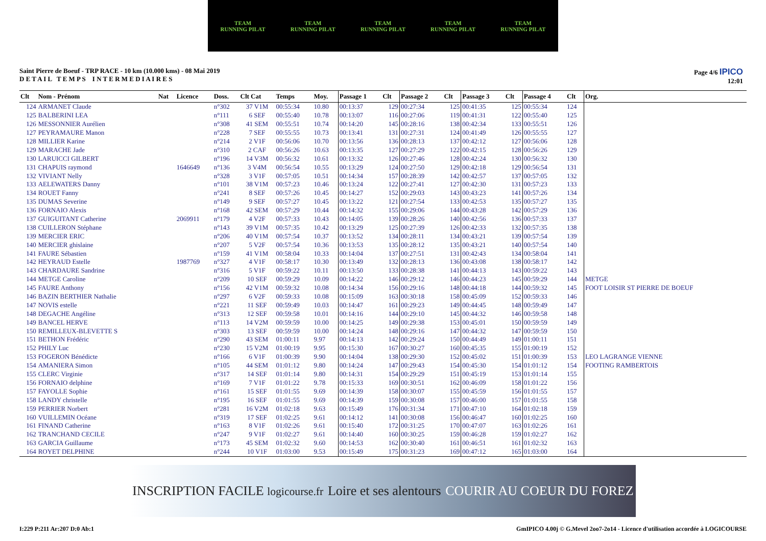TEAM
RUNNING PILAT
TEAM
RUNNING PILAT
TEAM
RUNNING PILAT
TEAM
RUNNING PILAT
TEAM
RUNNING PILAT
Saint Pierre de Boeuf - TRP RACE - 10 km (10.000 kms) - 08 Mai 2019
D E T A I L T E M P S I N T E R M E D I A I R E S
Page 4/6 IPICO
12:01
| Clt | Nom - Prénom | Nat | Licence | Doss. | Clt Cat | Temps | Moy. | Passage 1 | Clt | Passage 2 | Clt | Passage 3 | Clt | Passage 4 | Clt | Org. |
| --- | --- | --- | --- | --- | --- | --- | --- | --- | --- | --- | --- | --- | --- | --- | --- | --- |
| 124 | ARMANET Claude | | | n°302 | 37 V1M | 00:55:34 | 10.80 | 00:13:37 | 129 | 00:27:34 | 125 | 00:41:35 | 125 | 00:55:34 | 124 | |
| 125 | BALBERINI LEA | | | n°111 | 6 SEF | 00:55:40 | 10.78 | 00:13:07 | 116 | 00:27:06 | 119 | 00:41:31 | 122 | 00:55:40 | 125 | |
| 126 | MESSONNIER Aurélien | | | n°308 | 41 SEM | 00:55:51 | 10.74 | 00:14:20 | 145 | 00:28:16 | 138 | 00:42:34 | 133 | 00:55:51 | 126 | |
| 127 | PEYRAMAURE Manon | | | n°228 | 7 SEF | 00:55:55 | 10.73 | 00:13:41 | 131 | 00:27:31 | 124 | 00:41:49 | 126 | 00:55:55 | 127 | |
| 128 | MILLIER Karine | | | n°214 | 2 V1F | 00:56:06 | 10.70 | 00:13:56 | 136 | 00:28:13 | 137 | 00:42:12 | 127 | 00:56:06 | 128 | |
| 129 | MARACHE Jade | | | n°310 | 2 CAF | 00:56:26 | 10.63 | 00:13:35 | 127 | 00:27:29 | 122 | 00:42:15 | 128 | 00:56:26 | 129 | |
| 130 | LARUICCI GILBERT | | | n°196 | 14 V3M | 00:56:32 | 10.61 | 00:13:32 | 126 | 00:27:46 | 128 | 00:42:24 | 130 | 00:56:32 | 130 | |
| 131 | CHAPUIS raymond | | 1646649 | n°136 | 3 V4M | 00:56:54 | 10.55 | 00:13:29 | 124 | 00:27:50 | 129 | 00:42:18 | 129 | 00:56:54 | 131 | |
| 132 | VIVIANT Nelly | | | n°328 | 3 V1F | 00:57:05 | 10.51 | 00:14:34 | 157 | 00:28:39 | 142 | 00:42:57 | 137 | 00:57:05 | 132 | |
| 133 | AELEWATERS Danny | | | n°101 | 38 V1M | 00:57:23 | 10.46 | 00:13:24 | 122 | 00:27:41 | 127 | 00:42:30 | 131 | 00:57:23 | 133 | |
| 134 | ROUET Fanny | | | n°241 | 8 SEF | 00:57:26 | 10.45 | 00:14:27 | 152 | 00:29:03 | 143 | 00:43:23 | 141 | 00:57:26 | 134 | |
| 135 | DUMAS Severine | | | n°149 | 9 SEF | 00:57:27 | 10.45 | 00:13:22 | 121 | 00:27:54 | 133 | 00:42:53 | 135 | 00:57:27 | 135 | |
| 136 | FORNAIO Alexis | | | n°168 | 42 SEM | 00:57:29 | 10.44 | 00:14:32 | 155 | 00:29:06 | 144 | 00:43:28 | 142 | 00:57:29 | 136 | |
| 137 | GUIGUITANT Catherine | | 2069911 | n°179 | 4 V2F | 00:57:33 | 10.43 | 00:14:05 | 139 | 00:28:26 | 140 | 00:42:56 | 136 | 00:57:33 | 137 | |
| 138 | CUILLERON Stéphane | | | n°143 | 39 V1M | 00:57:35 | 10.42 | 00:13:29 | 125 | 00:27:39 | 126 | 00:42:33 | 132 | 00:57:35 | 138 | |
| 139 | MERCIER ERIC | | | n°206 | 40 V1M | 00:57:54 | 10.37 | 00:13:52 | 134 | 00:28:11 | 134 | 00:43:21 | 139 | 00:57:54 | 139 | |
| 140 | MERCIER ghislaine | | | n°207 | 5 V2F | 00:57:54 | 10.36 | 00:13:53 | 135 | 00:28:12 | 135 | 00:43:21 | 140 | 00:57:54 | 140 | |
| 141 | FAURE Sébastien | | | n°159 | 41 V1M | 00:58:04 | 10.33 | 00:14:04 | 137 | 00:27:51 | 131 | 00:42:43 | 134 | 00:58:04 | 141 | |
| 142 | HEYRAUD Estelle | | 1987769 | n°327 | 4 V1F | 00:58:17 | 10.30 | 00:13:49 | 132 | 00:28:13 | 136 | 00:43:08 | 138 | 00:58:17 | 142 | |
| 143 | CHARDAURE Sandrine | | | n°316 | 5 V1F | 00:59:22 | 10.11 | 00:13:50 | 133 | 00:28:38 | 141 | 00:44:13 | 143 | 00:59:22 | 143 | |
| 144 | METGE Caroline | | | n°209 | 10 SEF | 00:59:29 | 10.09 | 00:14:22 | 146 | 00:29:12 | 146 | 00:44:23 | 145 | 00:59:29 | 144 | METGE |
| 145 | FAURE Anthony | | | n°156 | 42 V1M | 00:59:32 | 10.08 | 00:14:34 | 156 | 00:29:16 | 148 | 00:44:18 | 144 | 00:59:32 | 145 | FOOT LOISIR ST PIERRE DE BOEUF |
| 146 | BAZIN BERTHIER Nathalie | | | n°297 | 6 V2F | 00:59:33 | 10.08 | 00:15:09 | 163 | 00:30:18 | 158 | 00:45:09 | 152 | 00:59:33 | 146 | |
| 147 | NOVIS estelle | | | n°221 | 11 SEF | 00:59:49 | 10.03 | 00:14:47 | 161 | 00:29:23 | 149 | 00:44:45 | 148 | 00:59:49 | 147 | |
| 148 | DEGACHE Angéline | | | n°313 | 12 SEF | 00:59:58 | 10.01 | 00:14:16 | 144 | 00:29:10 | 145 | 00:44:32 | 146 | 00:59:58 | 148 | |
| 149 | BANCEL HERVE | | | n°113 | 14 V2M | 00:59:59 | 10.00 | 00:14:25 | 149 | 00:29:38 | 153 | 00:45:01 | 150 | 00:59:59 | 149 | |
| 150 | REMILLEUX-BLEVETTE S | | | n°303 | 13 SEF | 00:59:59 | 10.00 | 00:14:24 | 148 | 00:29:16 | 147 | 00:44:32 | 147 | 00:59:59 | 150 | |
| 151 | BETHON Frédéric | | | n°290 | 43 SEM | 01:00:11 | 9.97 | 00:14:13 | 142 | 00:29:24 | 150 | 00:44:49 | 149 | 01:00:11 | 151 | |
| 152 | PHILY Luc | | | n°230 | 15 V2M | 01:00:19 | 9.95 | 00:15:30 | 167 | 00:30:27 | 160 | 00:45:35 | 155 | 01:00:19 | 152 | |
| 153 | FOGERON Bénédicte | | | n°166 | 6 V1F | 01:00:39 | 9.90 | 00:14:04 | 138 | 00:29:30 | 152 | 00:45:02 | 151 | 01:00:39 | 153 | LEO LAGRANGE VIENNE |
| 154 | AMANIERA Simon | | | n°105 | 44 SEM | 01:01:12 | 9.80 | 00:14:24 | 147 | 00:29:43 | 154 | 00:45:30 | 154 | 01:01:12 | 154 | FOOTING RAMBERTOIS |
| 155 | CLERC Virginie | | | n°317 | 14 SEF | 01:01:14 | 9.80 | 00:14:31 | 154 | 00:29:29 | 151 | 00:45:19 | 153 | 01:01:14 | 155 | |
| 156 | FORNAIO delphine | | | n°169 | 7 V1F | 01:01:22 | 9.78 | 00:15:33 | 169 | 00:30:51 | 162 | 00:46:09 | 158 | 01:01:22 | 156 | |
| 157 | FAYOLLE Sophie | | | n°161 | 15 SEF | 01:01:55 | 9.69 | 00:14:39 | 158 | 00:30:07 | 155 | 00:45:59 | 156 | 01:01:55 | 157 | |
| 158 | LANDY christelle | | | n°195 | 16 SEF | 01:01:55 | 9.69 | 00:14:39 | 159 | 00:30:08 | 157 | 00:46:00 | 157 | 01:01:55 | 158 | |
| 159 | PERRIER Norbert | | | n°281 | 16 V2M | 01:02:18 | 9.63 | 00:15:49 | 176 | 00:31:34 | 171 | 00:47:10 | 164 | 01:02:18 | 159 | |
| 160 | VUILLEMIN Océane | | | n°319 | 17 SEF | 01:02:25 | 9.61 | 00:14:12 | 141 | 00:30:08 | 156 | 00:46:47 | 160 | 01:02:25 | 160 | |
| 161 | FINAND Catherine | | | n°163 | 8 V1F | 01:02:26 | 9.61 | 00:15:40 | 172 | 00:31:25 | 170 | 00:47:07 | 163 | 01:02:26 | 161 | |
| 162 | TRANCHAND CECILE | | | n°247 | 9 V1F | 01:02:27 | 9.61 | 00:14:40 | 160 | 00:30:25 | 159 | 00:46:28 | 159 | 01:02:27 | 162 | |
| 163 | GARCIA Guillaume | | | n°173 | 45 SEM | 01:02:32 | 9.60 | 00:14:53 | 162 | 00:30:40 | 161 | 00:46:51 | 161 | 01:02:32 | 163 | |
| 164 | ROYET DELPHINE | | | n°244 | 10 V1F | 01:03:00 | 9.53 | 00:15:49 | 175 | 00:31:23 | 169 | 00:47:12 | 165 | 01:03:00 | 164 | |
INSCRIPTION FACILE logicourse.fr Loire et ses alentours COURIR AU COEUR DU FOREZ
I:229 P:211 Ar:207 D:0 Ab:1 GmIPICO 4.00j © G.Mevel 2oo7-2o14 - Licence d'utilisation accordée à LOGICOURSE